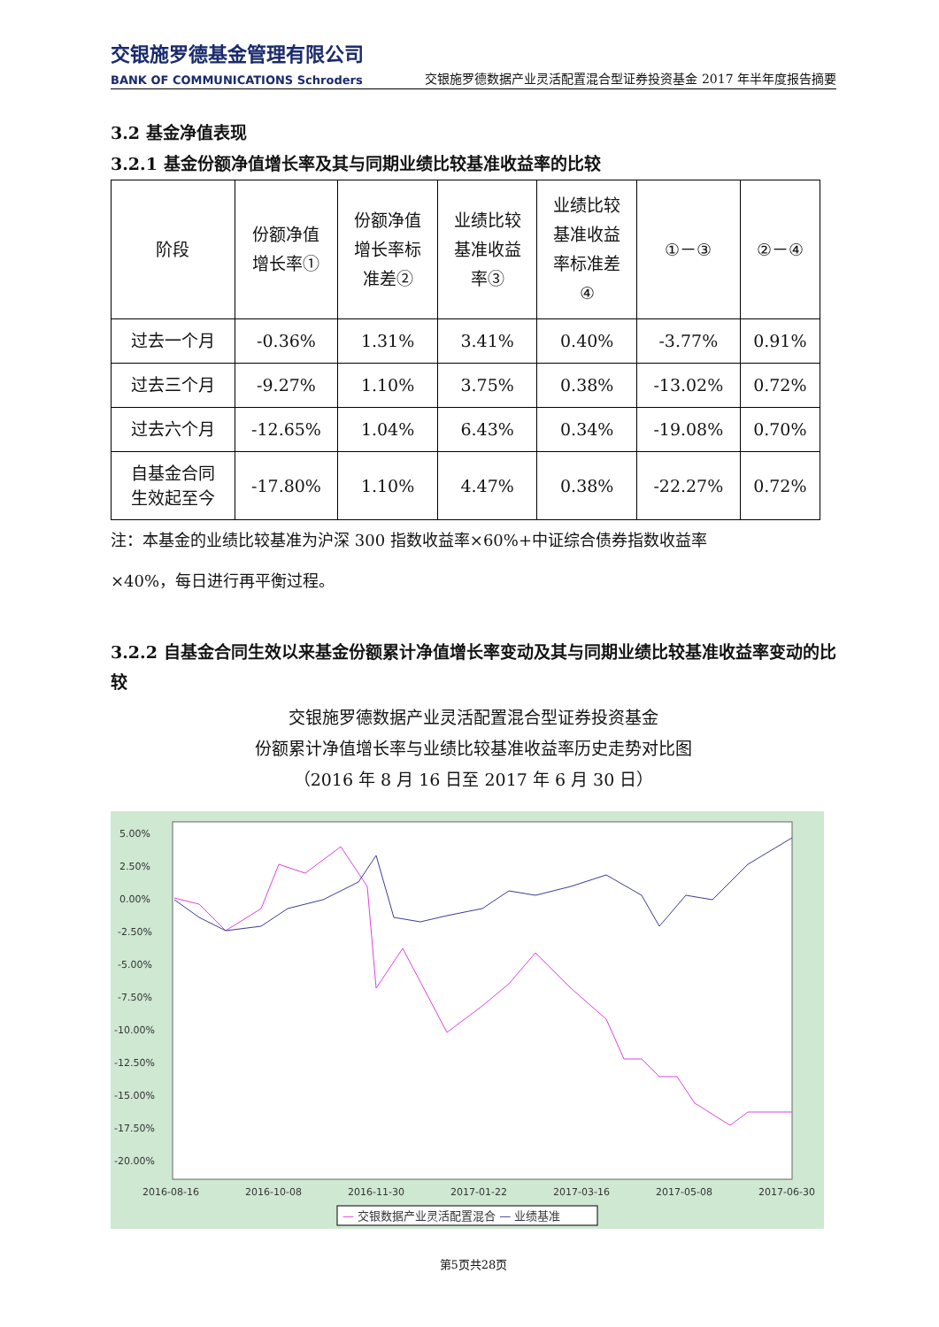交银施罗德基金管理有限公司
BANK OF COMMUNICATIONS Schroders
交银施罗德数据产业灵活配置混合型证券投资基金 2017 年半年度报告摘要
3.2 基金净值表现
3.2.1 基金份额净值增长率及其与同期业绩比较基准收益率的比较
| 阶段 | 份额净值 增长率① | 份额净值 增长率标 准差② | 业绩比较 基准收益 率③ | 业绩比较 基准收益 率标准差 ④ | ①－③ | ②－④ |
| --- | --- | --- | --- | --- | --- | --- |
| 过去一个月 | -0.36% | 1.31% | 3.41% | 0.40% | -3.77% | 0.91% |
| 过去三个月 | -9.27% | 1.10% | 3.75% | 0.38% | -13.02% | 0.72% |
| 过去六个月 | -12.65% | 1.04% | 6.43% | 0.34% | -19.08% | 0.70% |
| 自基金合同 生效起至今 | -17.80% | 1.10% | 4.47% | 0.38% | -22.27% | 0.72% |
注：本基金的业绩比较基准为沪深 300 指数收益率×60%+中证综合债券指数收益率
×40%，每日进行再平衡过程。
3.2.2 自基金合同生效以来基金份额累计净值增长率变动及其与同期业绩比较基准收益率变动的比较
交银施罗德数据产业灵活配置混合型证券投资基金
份额累计净值增长率与业绩比较基准收益率历史走势对比图
（2016 年 8 月 16 日至 2017 年 6 月 30 日）
5.00%
2.50%
0.00%
-2.50%
-5.00%
-7.50%
-10.00%
-12.50%
-15.00%
-17.50%
-20.00%
2016-08-16
2016-10-08
2016-11-30
2017-01-22
2017-03-16
2017-05-08
2017-06-30
— 交银数据产业灵活配置混合 — 业绩基准
第5页共28页